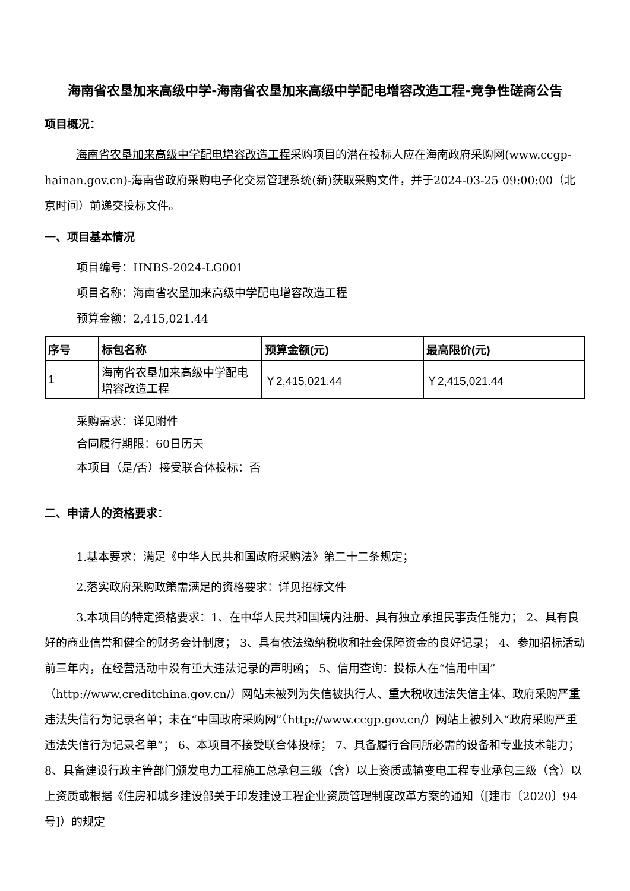海南省农垦加来高级中学-海南省农垦加来高级中学配电增容改造工程-竞争性磋商公告
项目概况：
海南省农垦加来高级中学配电增容改造工程采购项目的潜在投标人应在海南政府采购网(www.ccgp-hainan.gov.cn)-海南省政府采购电子化交易管理系统(新)获取采购文件，并于2024-03-25 09:00:00（北京时间）前递交投标文件。
一、项目基本情况
项目编号：HNBS-2024-LG001
项目名称：海南省农垦加来高级中学配电增容改造工程
预算金额：2,415,021.44
| 序号 | 标包名称 | 预算金额(元) | 最高限价(元) |
| --- | --- | --- | --- |
| 1 | 海南省农垦加来高级中学配电增容改造工程 | ￥2,415,021.44 | ￥2,415,021.44 |
采购需求：详见附件
合同履行期限：60日历天
本项目（是/否）接受联合体投标：否
二、申请人的资格要求：
1.基本要求：满足《中华人民共和国政府采购法》第二十二条规定；
2.落实政府采购政策需满足的资格要求：详见招标文件
3.本项目的特定资格要求：1、在中华人民共和国境内注册、具有独立承担民事责任能力； 2、具有良好的商业信誉和健全的财务会计制度； 3、具有依法缴纳税收和社会保障资金的良好记录； 4、参加招标活动前三年内，在经营活动中没有重大违法记录的声明函； 5、信用查询：投标人在“信用中国”（http://www.creditchina.gov.cn/）网站未被列为失信被执行人、重大税收违法失信主体、政府采购严重违法失信行为记录名单；未在“中国政府采购网”（http://www.ccgp.gov.cn/）网站上被列入“政府采购严重违法失信行为记录名单”； 6、本项目不接受联合体投标； 7、具备履行合同所必需的设备和专业技术能力； 8、具备建设行政主管部门颁发电力工程施工总承包三级（含）以上资质或输变电工程专业承包三级（含）以上资质或根据《住房和城乡建设部关于印发建设工程企业资质管理制度改革方案的通知（[建市〔2020〕94号]）的规定